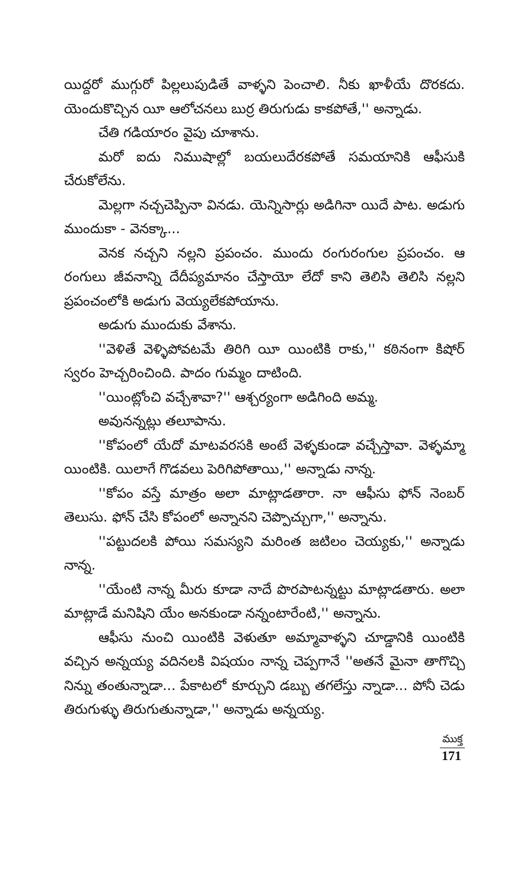యిద్దరో ముగ్గురో పిల్లలుపుడితే వాళ్ళని పెంచాలి. నీకు ఖాళీయే దొరకదు. యెందుకొచ్చిన యీ ఆలోచనలు బుర్ర తిరుగుడు కాకపోతే,'' అన్నాడు.
చేతి గడియారం వైపు చూశాను.
మరో ఐదు నిముషాల్లో బయలుదేరకపోతే సమయానికి ఆఫీసుకి చేరుకోలేను.
మెల్లగా నచ్చచెప్పినా వినడు. యెన్నిసార్లు అడిగినా యిదే పాట. అడుగు ముందుకా - వెనక్కా...
వెనక నచ్చని నల్లని ప్రపంచం. ముందు రంగురంగుల ప్రపంచం. ఆ రంగులు జీవనాన్ని దేదీప్యమానం చేస్తాయో లేదో కాని తెలిసి తెలిసి నల్లని ప్రపంచంలోకి అడుగు వెయ్యలేకపోయాను.
అడుగు ముందుకు వేశాను.
''వెళితే వెళ్ళిపోవటమే తిరిగి యీ యింటికి రాకు,'' కఠినంగా కిషోర్ స్వరం హెచ్చరించింది. పాదం గుమ్మం దాటింది.
''యింట్లోంచి వచ్చేశావా?'' ఆశ్చర్యంగా అడిగింది అమ్మ.
అవునన్నట్లు తలూపాను.
''కోపంలో యేదో మాటవరసకి అంటే వెళ్ళకుండా వచ్చేస్తావా. వెళ్ళమ్మా యింటికి. యిలాగే గొడవలు పెరిగిపోతాయి,'' అన్నాడు నాన్న.
''కోపం వస్తే మాత్రం అలా మాట్లాడతారా. నా ఆఫీసు ఫోన్ నెంబర్ తెలుసు. ఫోన్ చేసి కోపంలో అన్నానని చెప్పొచ్చుగా,'' అన్నాను.
''పట్టుదలకి పోయి సమస్యని మరింత జటిలం చెయ్యకు,'' అన్నాడు నాన్న.
''యేంటి నాన్న మీరు కూడా నాదే పొరపాటన్నట్టు మాట్లాడతారు. అలా మాట్లాడే మనిషిని యేం అనకుండా నన్నంటారేంటి,'' అన్నాను.
ఆఫీసు నుంచి యింటికి వెళుతూ అమ్మావాళ్ళని చూడ్డానికి యింటికి వచ్చిన అన్నయ్య వదినలకి విషయం నాన్న చెప్పగానే ''అతనే మైనా తాగొచ్చి నిన్ను తంతున్నాడా... పేకాటలో కూర్చుని డబ్బు తగలేస్తు న్నాడా... పోనీ చెడు తిరుగుళ్ళు తిరుగుతున్నాడా,'' అన్నాడు అన్నయ్య.
ముక్త
171